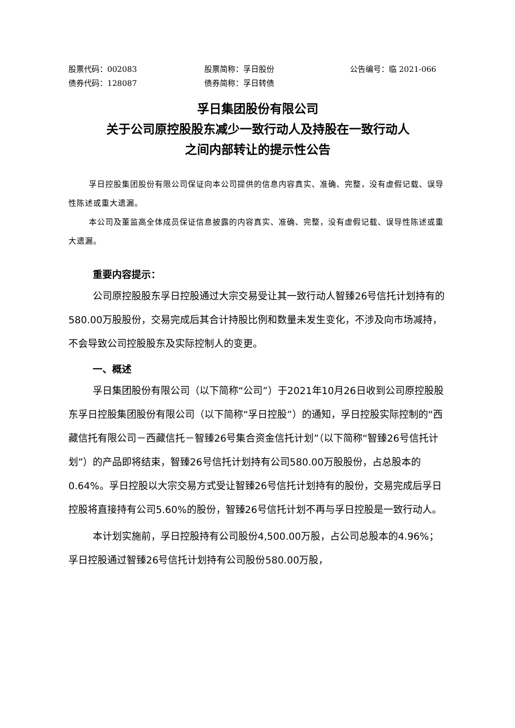股票代码：002083 股票简称：孚日股份 公告编号：临 2021-066
债券代码：128087 债券简称：孚日转债
孚日集团股份有限公司
关于公司原控股股东减少一致行动人及持股在一致行动人
之间内部转让的提示性公告
孚日控股集团股份有限公司保证向本公司提供的信息内容真实、准确、完整，没有虚假记载、误导性陈述或重大遗漏。
本公司及董监高全体成员保证信息披露的内容真实、准确、完整，没有虚假记载、误导性陈述或重大遗漏。
重要内容提示：
公司原控股股东孚日控股通过大宗交易受让其一致行动人智臻26号信托计划持有的580.00万股股份，交易完成后其合计持股比例和数量未发生变化，不涉及向市场减持，不会导致公司控股股东及实际控制人的变更。
一、概述
孚日集团股份有限公司（以下简称“公司”）于2021年10月26日收到公司原控股股东孚日控股集团股份有限公司（以下简称“孚日控股”）的通知，孚日控股实际控制的“西藏信托有限公司－西藏信托－智臻26号集合资金信托计划”（以下简称“智臻26号信托计划”）的产品即将结束，智臻26号信托计划持有公司580.00万股股份，占总股本的0.64%。孚日控股以大宗交易方式受让智臻26号信托计划持有的股份，交易完成后孚日控股将直接持有公司5.60%的股份，智臻26号信托计划不再与孚日控股是一致行动人。
本计划实施前，孚日控股持有公司股份4,500.00万股，占公司总股本的4.96%；孚日控股通过智臻26号信托计划持有公司股份580.00万股，